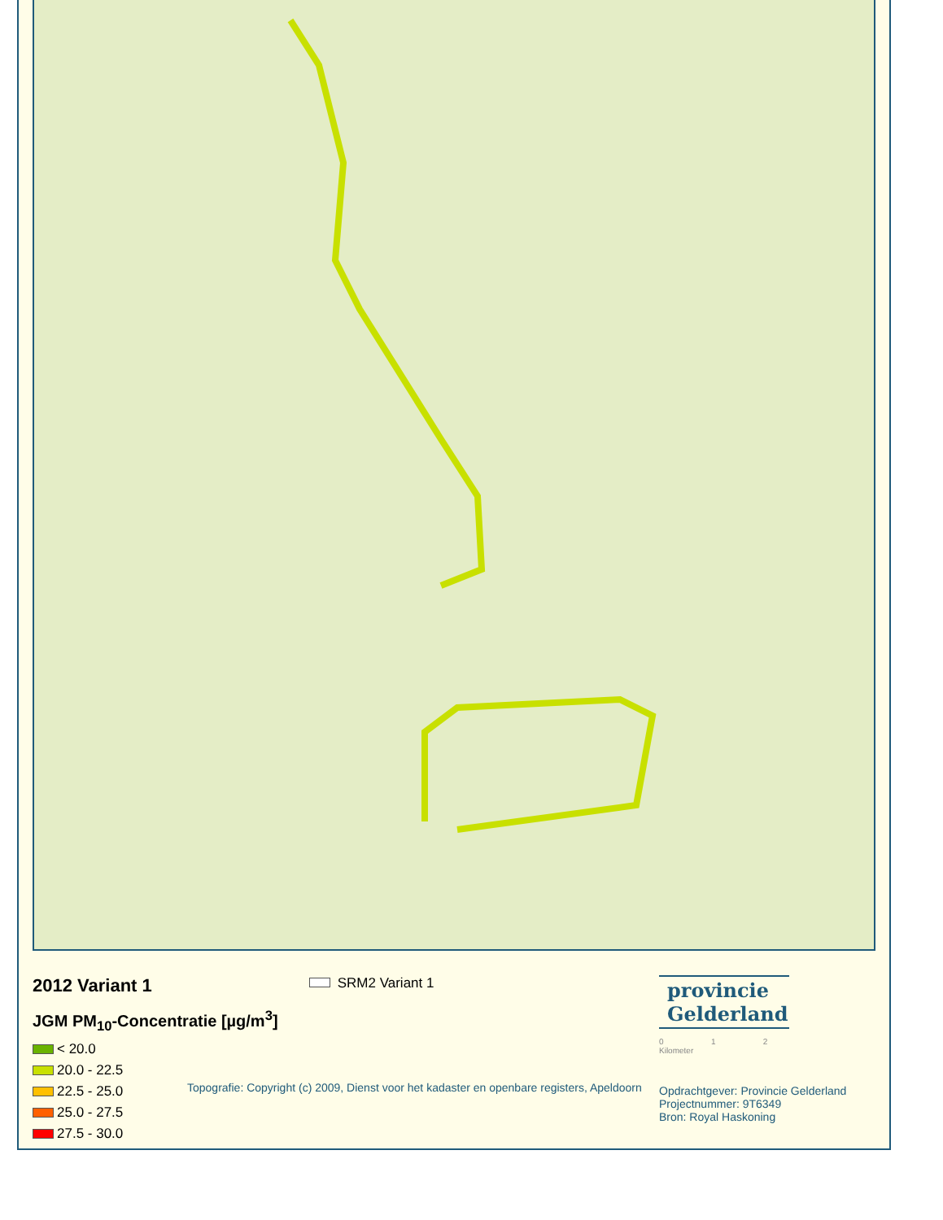2012 Variant 1
JGM PM<sub>10</sub>-Concentratie [µg/m<sup>3</sup>]
< 20.0
20.0 - 22.5
22.5 - 25.0
25.0 - 27.5
27.5 - 30.0
SRM2 Variant 1
Topografie: Copyright (c) 2009, Dienst voor het kadaster en openbare registers, Apeldoorn
provincie
Gelderland
0 1 2
Kilometer
Opdrachtgever: Provincie Gelderland
Projectnummer: 9T6349
Bron: Royal Haskoning